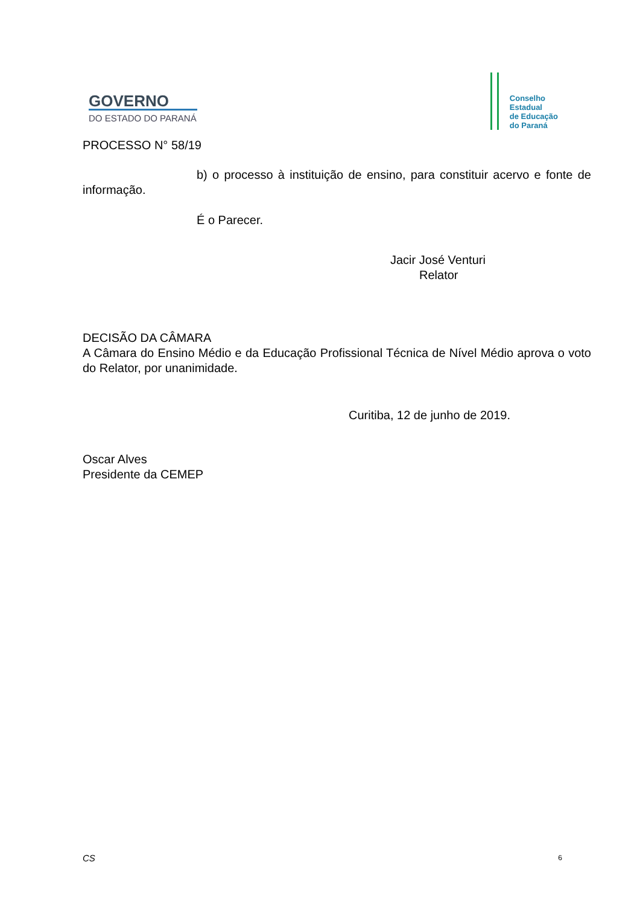GOVERNO
DO ESTADO DO PARANÁ
Conselho
Estadual
de Educação
do Paraná
PROCESSO N° 58/19
b) o processo à instituição de ensino, para constituir acervo e fonte de informação.
É o Parecer.
Jacir José Venturi
Relator
DECISÃO DA CÂMARA
A Câmara do Ensino Médio e da Educação Profissional Técnica de Nível Médio aprova o voto do Relator, por unanimidade.
Curitiba, 12 de junho de 2019.
Oscar Alves
Presidente da CEMEP
CS 6